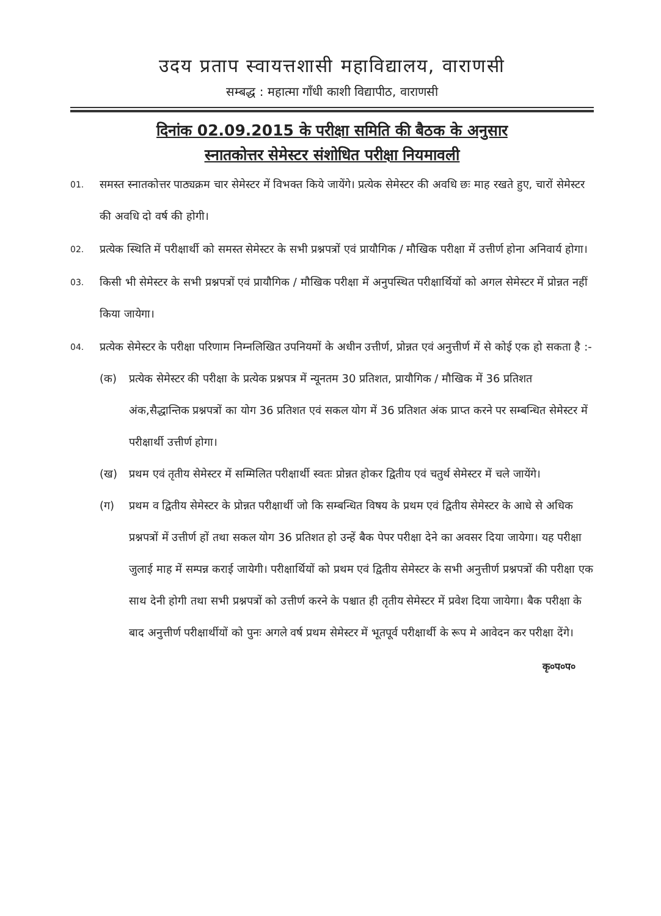उदय प्रताप स्वायत्तशासी महाविद्यालय, वाराणसी
सम्बद्ध : महात्मा गाँधी काशी विद्यापीठ, वाराणसी
दिनांक 02.09.2015 के परीक्षा समिति की बैठक के अनुसार
स्नातकोत्तर सेमेस्टर संशोधित परीक्षा नियमावली
01.
समस्त स्नातकोत्तर पाठ्यक्रम चार सेमेस्टर में विभक्त किये जायेंगे। प्रत्येक सेमेस्टर की अवधि छः माह रखते हुए, चारों सेमेस्टर की अवधि दो वर्ष की होगी।
02.
प्रत्येक स्थिति में परीक्षार्थी को समस्त सेमेस्टर के सभी प्रश्नपत्रों एवं प्रायौगिक / मौखिक परीक्षा में उत्तीर्ण होना अनिवार्य होगा।
03.
किसी भी सेमेस्टर के सभी प्रश्नपत्रों एवं प्रायौगिक / मौखिक परीक्षा में अनुपस्थित परीक्षार्थियों को अगल सेमेस्टर में प्रोन्नत नहीं किया जायेगा।
04.
प्रत्येक सेमेस्टर के परीक्षा परिणाम निम्नलिखित उपनियमों के अधीन उत्तीर्ण, प्रोन्नत एवं अनुत्तीर्ण में से कोई एक हो सकता है :-
(क) प्रत्येक सेमेस्टर की परीक्षा के प्रत्येक प्रश्नपत्र में न्यूनतम 30 प्रतिशत, प्रायौगिक / मौखिक में 36 प्रतिशत अंक,सैद्धान्तिक प्रश्नपत्रों का योग 36 प्रतिशत एवं सकल योग में 36 प्रतिशत अंक प्राप्त करने पर सम्बन्धित सेमेस्टर में परीक्षार्थी उत्तीर्ण होगा।
(ख) प्रथम एवं तृतीय सेमेस्टर में सम्मिलित परीक्षार्थी स्वतः प्रोन्नत होकर द्वितीय एवं चतुर्थ सेमेस्टर में चले जायेंगे।
(ग) प्रथम व द्वितीय सेमेस्टर के प्रोन्नत परीक्षार्थी जो कि सम्बन्धित विषय के प्रथम एवं द्वितीय सेमेस्टर के आधे से अधिक प्रश्नपत्रों में उत्तीर्ण हों तथा सकल योग 36 प्रतिशत हो उन्हें बैक पेपर परीक्षा देने का अवसर दिया जायेगा। यह परीक्षा जुलाई माह में सम्पन्न कराई जायेगी। परीक्षार्थियों को प्रथम एवं द्वितीय सेमेस्टर के सभी अनुत्तीर्ण प्रश्नपत्रों की परीक्षा एक साथ देनी होगी तथा सभी प्रश्नपत्रों को उत्तीर्ण करने के पश्चात ही तृतीय सेमेस्टर में प्रवेश दिया जायेगा। बैक परीक्षा के बाद अनुत्तीर्ण परीक्षार्थीयों को पुनः अगले वर्ष प्रथम सेमेस्टर में भूतपूर्व परीक्षार्थी के रूप मे आवेदन कर परीक्षा देंगे।
कृ०प०प०